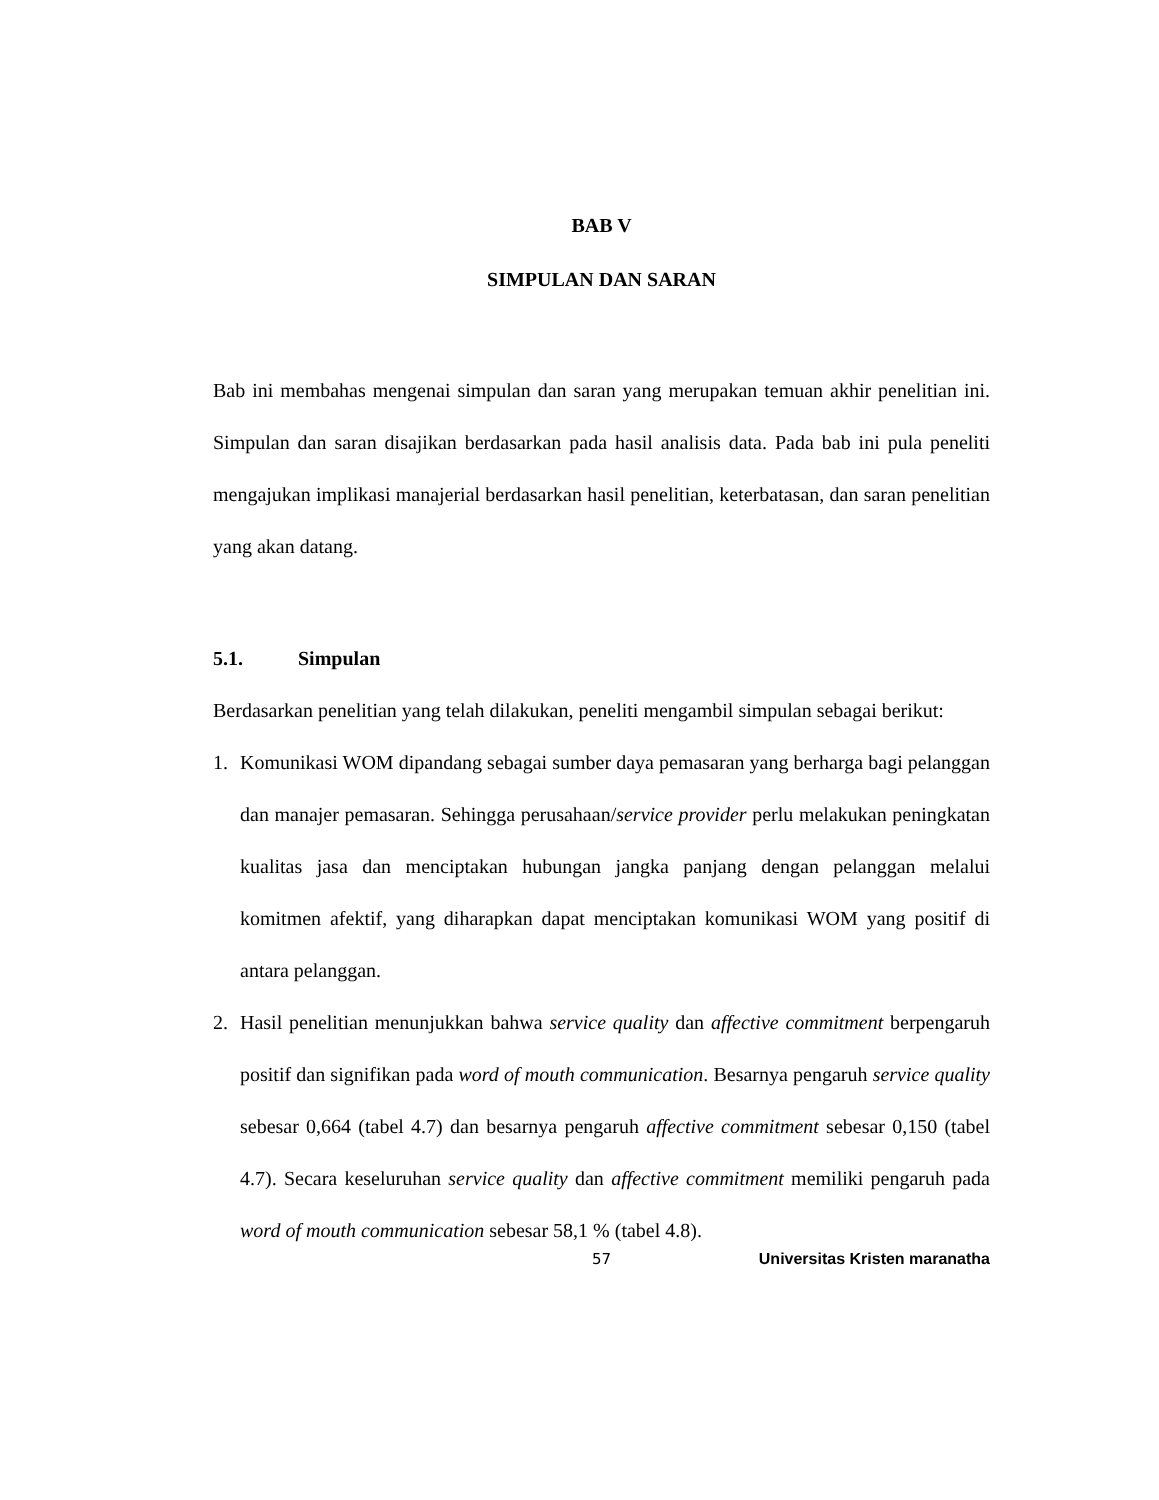BAB V
SIMPULAN DAN SARAN
Bab ini membahas mengenai simpulan dan saran yang merupakan temuan akhir penelitian ini. Simpulan dan saran disajikan berdasarkan pada hasil analisis data. Pada bab ini pula peneliti mengajukan implikasi manajerial berdasarkan hasil penelitian, keterbatasan, dan saran penelitian yang akan datang.
5.1. Simpulan
Berdasarkan penelitian yang telah dilakukan, peneliti mengambil simpulan sebagai berikut:
1. Komunikasi WOM dipandang sebagai sumber daya pemasaran yang berharga bagi pelanggan dan manajer pemasaran. Sehingga perusahaan/service provider perlu melakukan peningkatan kualitas jasa dan menciptakan hubungan jangka panjang dengan pelanggan melalui komitmen afektif, yang diharapkan dapat menciptakan komunikasi WOM yang positif di antara pelanggan.
2. Hasil penelitian menunjukkan bahwa service quality dan affective commitment berpengaruh positif dan signifikan pada word of mouth communication. Besarnya pengaruh service quality sebesar 0,664 (tabel 4.7) dan besarnya pengaruh affective commitment sebesar 0,150 (tabel 4.7). Secara keseluruhan service quality dan affective commitment memiliki pengaruh pada word of mouth communication sebesar 58,1 % (tabel 4.8).
57 Universitas Kristen maranatha